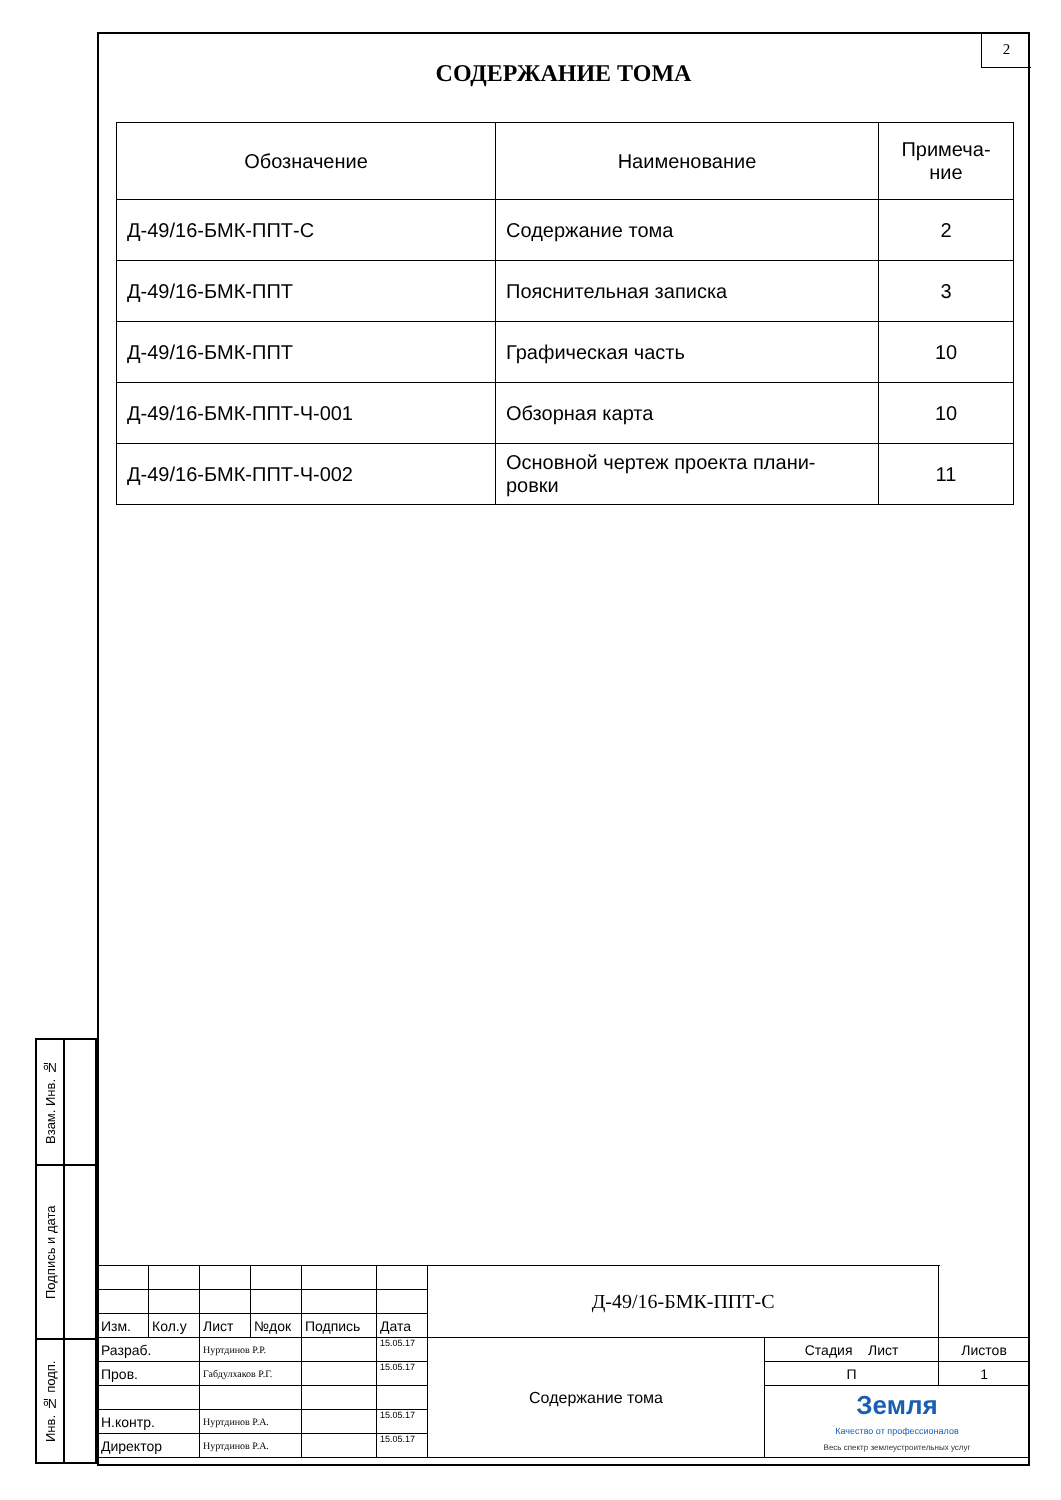2
СОДЕРЖАНИЕ ТОМА
| Обозначение | Наименование | Примеча- ние |
| --- | --- | --- |
| Д-49/16-БМК-ППТ-С | Содержание тома | 2 |
| Д-49/16-БМК-ППТ | Пояснительная записка | 3 |
| Д-49/16-БМК-ППТ | Графическая часть | 10 |
| Д-49/16-БМК-ППТ-Ч-001 | Обзорная карта | 10 |
| Д-49/16-БМК-ППТ-Ч-002 | Основной чертеж проекта плани- ровки | 11 |
| Взам. Инв. № | |
| Подпись и дата | |
| Инв. № подп. | |
| | | | | | | Д-49/16-БМК-ППТ-С | | |
| Изм. | Кол.у | Лист | №док | Подпись | Дата | | | |
| Разраб. | | Нуртдинов Р.Р. | | | 15.05.17 | Содержание тома | Стадия Лист | Листов |
| Пров. | | Габдулхаков Р.Г. | | | 15.05.17 | | П | 1 |
| | | | | | | | Земля Качество от профессионалов Весь спектр землеустроительных услуг | |
| Н.контр. | | Нуртдинов Р.А. | | | 15.05.17 | | | |
| Директор | | Нуртдинов Р.А. | | | 15.05.17 | | | |